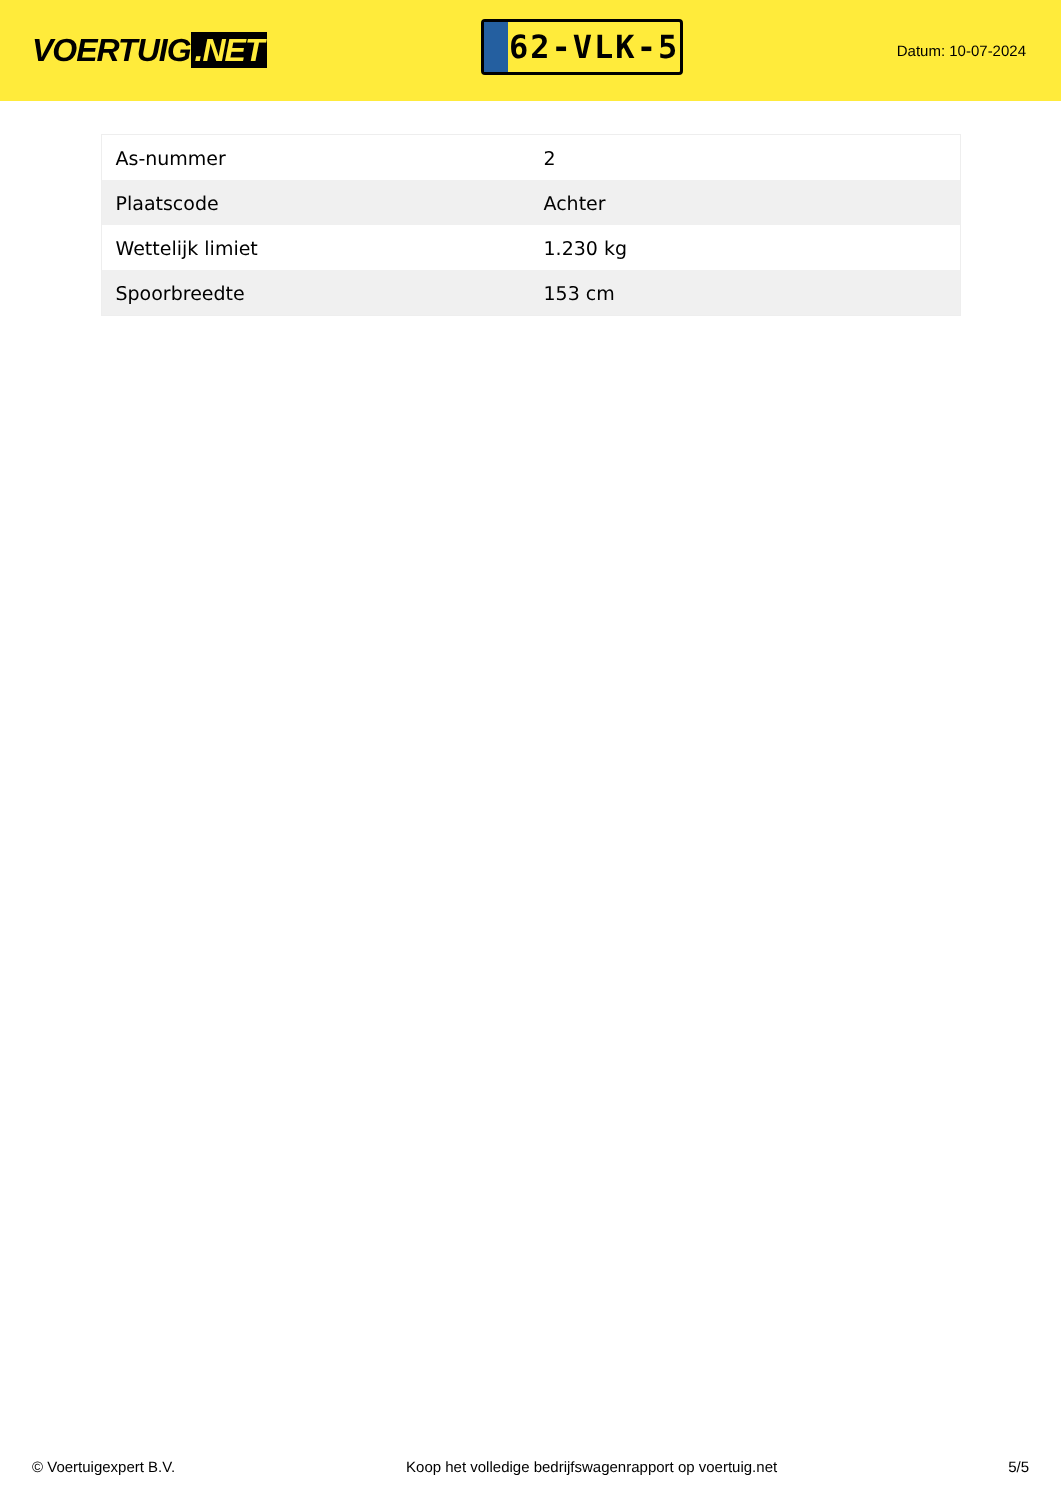VOERTUIG.NET
62-VLK-5
Datum: 10-07-2024
| As-nummer | 2 |
| Plaatscode | Achter |
| Wettelijk limiet | 1.230 kg |
| Spoorbreedte | 153 cm |
© Voertuigexpert B.V. Koop het volledige bedrijfswagenrapport op voertuig.net 5/5